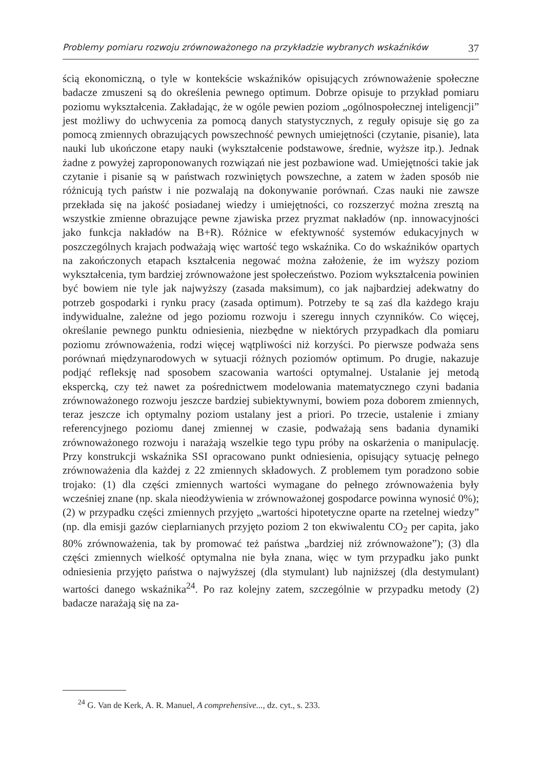Problemy pomiaru rozwoju zrównoważonego na przykładzie wybranych wskaźników 37
ścią ekonomiczną, o tyle w kontekście wskaźników opisujących zrównoważenie społeczne badacze zmuszeni są do określenia pewnego optimum. Dobrze opisuje to przykład pomiaru poziomu wykształcenia. Zakładając, że w ogóle pewien poziom „ogólnospołecznej inteligencji” jest możliwy do uchwycenia za pomocą danych statystycznych, z reguły opisuje się go za pomocą zmiennych obrazujących powszechność pewnych umiejętności (czytanie, pisanie), lata nauki lub ukończone etapy nauki (wykształcenie podstawowe, średnie, wyższe itp.). Jednak żadne z powyżej zaproponowanych rozwiązań nie jest pozbawione wad. Umiejętności takie jak czytanie i pisanie są w państwach rozwiniętych powszechne, a zatem w żaden sposób nie różnicują tych państw i nie pozwalają na dokonywanie porównań. Czas nauki nie zawsze przekłada się na jakość posiadanej wiedzy i umiejętności, co rozszerzyć można zresztą na wszystkie zmienne obrazujące pewne zjawiska przez pryzmat nakładów (np. innowacyjności jako funkcja nakładów na B+R). Różnice w efektywność systemów edukacyjnych w poszczególnych krajach podważają więc wartość tego wskaźnika. Co do wskaźników opartych na zakończonych etapach kształcenia negować można założenie, że im wyższy poziom wykształcenia, tym bardziej zrównoważone jest społeczeństwo. Poziom wykształcenia powinien być bowiem nie tyle jak najwyższy (zasada maksimum), co jak najbardziej adekwatny do potrzeb gospodarki i rynku pracy (zasada optimum). Potrzeby te są zaś dla każdego kraju indywidualne, zależne od jego poziomu rozwoju i szeregu innych czynników. Co więcej, określanie pewnego punktu odniesienia, niezbędne w niektórych przypadkach dla pomiaru poziomu zrównoważenia, rodzi więcej wątpliwości niż korzyści. Po pierwsze podważa sens porównań międzynarodowych w sytuacji różnych poziomów optimum. Po drugie, nakazuje podjąć refleksję nad sposobem szacowania wartości optymalnej. Ustalanie jej metodą ekspercką, czy też nawet za pośrednictwem modelowania matematycznego czyni badania zrównoważonego rozwoju jeszcze bardziej subiektywnymi, bowiem poza doborem zmiennych, teraz jeszcze ich optymalny poziom ustalany jest a priori. Po trzecie, ustalenie i zmiany referencyjnego poziomu danej zmiennej w czasie, podważają sens badania dynamiki zrównoważonego rozwoju i narażają wszelkie tego typu próby na oskarżenia o manipulację. Przy konstrukcji wskaźnika SSI opracowano punkt odniesienia, opisujący sytuację pełnego zrównoważenia dla każdej z 22 zmiennych składowych. Z problemem tym poradzono sobie trojako: (1) dla części zmiennych wartości wymagane do pełnego zrównoważenia były wcześniej znane (np. skala nieodżywienia w zrównoważonej gospodarce powinna wynosić 0%); (2) w przypadku części zmiennych przyjęto „wartości hipotetyczne oparte na rzetelnej wiedzy” (np. dla emisji gazów cieplarnianych przyjęto poziom 2 ton ekwiwalentu CO<sub>2</sub> per capita, jako 80% zrównoważenia, tak by promować też państwa „bardziej niż zrównoważone”); (3) dla części zmiennych wielkość optymalna nie była znana, więc w tym przypadku jako punkt odniesienia przyjęto państwa o najwyższej (dla stymulant) lub najniższej (dla destymulant) wartości danego wskaźnika<sup>24</sup>. Po raz kolejny zatem, szczególnie w przypadku metody (2) badacze narażają się na za-
<sup>24</sup> G. Van de Kerk, A. R. Manuel, A comprehensive..., dz. cyt., s. 233.